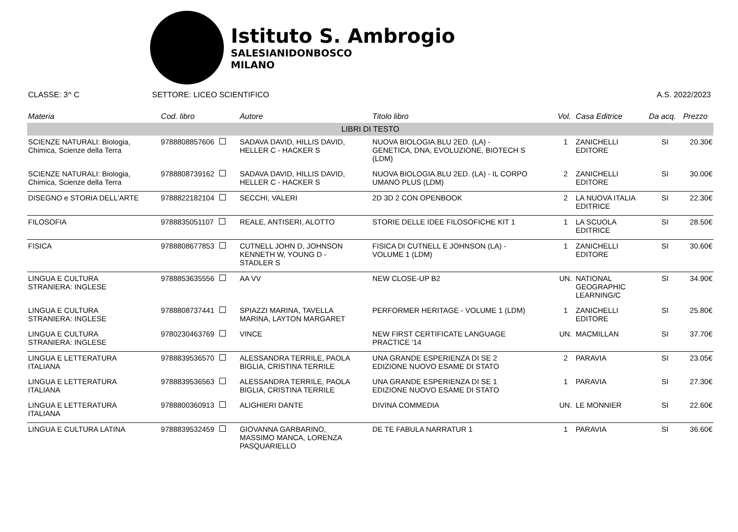Istituto S. Ambrogio
SALESIANIDONBOSCO
MILANO
CLASSE: 3^ C SETTORE: LICEO SCIENTIFICO A.S. 2022/2023
| Materia | Cod. libro | Autore | Titolo libro | Vol. | Casa Editrice | Da acq. | Prezzo |
| --- | --- | --- | --- | --- | --- | --- | --- |
| LIBRI DI TESTO | | | | | | | |
| SCIENZE NATURALI: Biologia, Chimica, Scienze della Terra | 9788808857606 | SADAVA DAVID, HILLIS DAVID, HELLER C - HACKER S | NUOVA BIOLOGIA.BLU 2ED. (LA) - GENETICA, DNA, EVOLUZIONE, BIOTECH S (LDM) | 1 | ZANICHELLI EDITORE | SI | 20.30€ |
| SCIENZE NATURALI: Biologia, Chimica, Scienze della Terra | 9788808739162 | SADAVA DAVID, HILLIS DAVID, HELLER C - HACKER S | NUOVA BIOLOGIA.BLU 2ED. (LA) - IL CORPO UMANO PLUS (LDM) | 2 | ZANICHELLI EDITORE | SI | 30.00€ |
| DISEGNO e STORIA DELL'ARTE | 9788822182104 | SECCHI, VALERI | 2D 3D 2 CON OPENBOOK | 2 | LA NUOVA ITALIA EDITRICE | SI | 22.30€ |
| FILOSOFIA | 9788835051107 | REALE, ANTISERI, ALOTTO | STORIE DELLE IDEE FILOSOFICHE KIT 1 | 1 | LA SCUOLA EDITRICE | SI | 28.50€ |
| FISICA | 9788808677853 | CUTNELL JOHN D, JOHNSON KENNETH W, YOUNG D - STADLER S | FISICA DI CUTNELL E JOHNSON (LA) - VOLUME 1 (LDM) | 1 | ZANICHELLI EDITORE | SI | 30.60€ |
| LINGUA E CULTURA STRANIERA: INGLESE | 9788853635556 | AA VV | NEW CLOSE-UP B2 | UN. | NATIONAL GEOGRAPHIC LEARNING/C | SI | 34.90€ |
| LINGUA E CULTURA STRANIERA: INGLESE | 9788808737441 | SPIAZZI MARINA, TAVELLA MARINA, LAYTON MARGARET | PERFORMER HERITAGE - VOLUME 1 (LDM) | 1 | ZANICHELLI EDITORE | SI | 25.80€ |
| LINGUA E CULTURA STRANIERA: INGLESE | 9780230463769 | VINCE | NEW FIRST CERTIFICATE LANGUAGE PRACTICE '14 | UN. | MACMILLAN | SI | 37.70€ |
| LINGUA E LETTERATURA ITALIANA | 9788839536570 | ALESSANDRA TERRILE, PAOLA BIGLIA, CRISTINA TERRILE | UNA GRANDE ESPERIENZA DI SE 2 EDIZIONE NUOVO ESAME DI STATO | 2 | PARAVIA | SI | 23.05€ |
| LINGUA E LETTERATURA ITALIANA | 9788839536563 | ALESSANDRA TERRILE, PAOLA BIGLIA, CRISTINA TERRILE | UNA GRANDE ESPERIENZA DI SE 1 EDIZIONE NUOVO ESAME DI STATO | 1 | PARAVIA | SI | 27.30€ |
| LINGUA E LETTERATURA ITALIANA | 9788800360913 | ALIGHIERI DANTE | DIVINA COMMEDIA | UN. | LE MONNIER | SI | 22.60€ |
| LINGUA E CULTURA LATINA | 9788839532459 | GIOVANNA GARBARINO, MASSIMO MANCA, LORENZA PASQUARIELLO | DE TE FABULA NARRATUR 1 | 1 | PARAVIA | SI | 36.60€ |